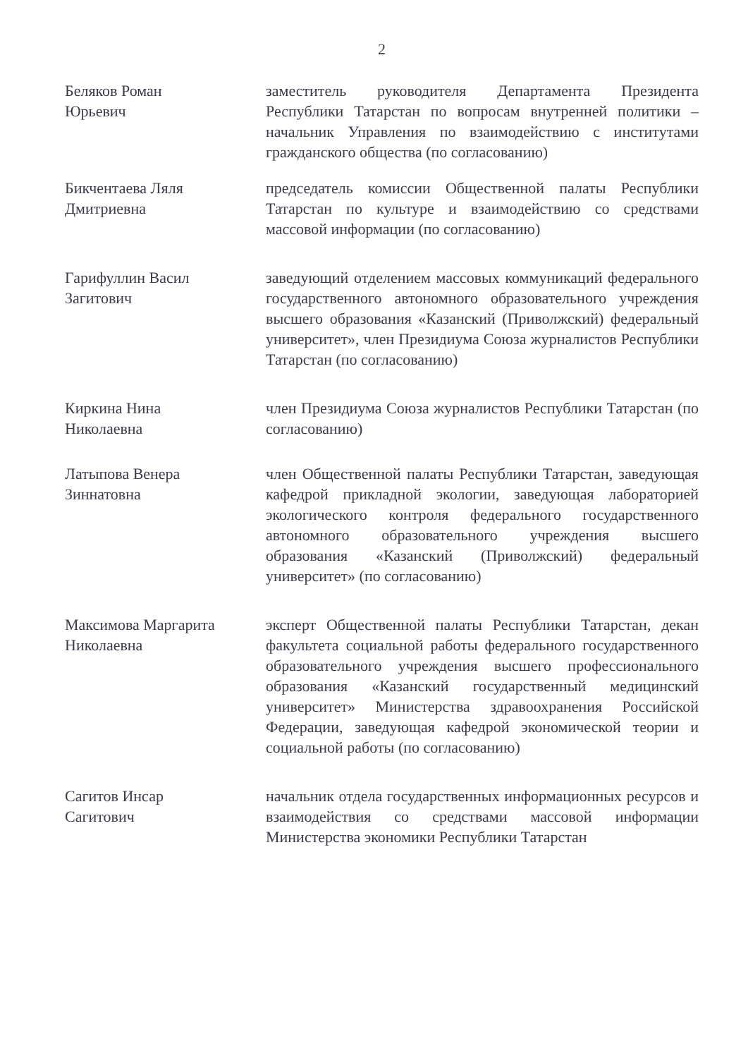2
Беляков Роман
Юрьевич
заместитель руководителя Департамента Президента Республики Татарстан по вопросам внутренней политики – начальник Управления по взаимодействию с институтами гражданского общества (по согласованию)
Бикчентаева Ляля
Дмитриевна
председатель комиссии Общественной палаты Республики Татарстан по культуре и взаимодействию со средствами массовой информации (по согласованию)
Гарифуллин Васил
Загитович
заведующий отделением массовых коммуникаций федерального государственного автономного образовательного учреждения высшего образования «Казанский (Приволжский) федеральный университет», член Президиума Союза журналистов Республики Татарстан (по согласованию)
Киркина Нина
Николаевна
член Президиума Союза журналистов Республики Татарстан (по согласованию)
Латыпова Венера
Зиннатовна
член Общественной палаты Республики Татарстан, заведующая кафедрой прикладной экологии, заведующая лабораторией экологического контроля федерального государственного автономного образовательного учреждения высшего образования «Казанский (Приволжский) федеральный университет» (по согласованию)
Максимова Маргарита
Николаевна
эксперт Общественной палаты Республики Татарстан, декан факультета социальной работы федерального государственного образовательного учреждения высшего профессионального образования «Казанский государственный медицинский университет» Министерства здравоохранения Российской Федерации, заведующая кафедрой экономической теории и социальной работы (по согласованию)
Сагитов Инсар
Сагитович
начальник отдела государственных информационных ресурсов и взаимодействия со средствами массовой информации Министерства экономики Республики Татарстан